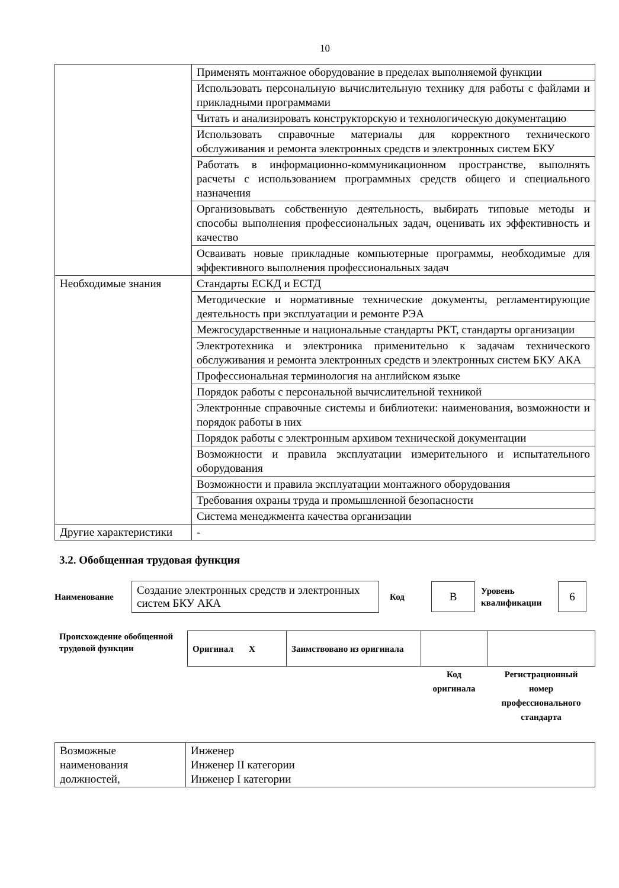10
| | Применять монтажное оборудование в пределах выполняемой функции |
| | Использовать персональную вычислительную технику для работы с файлами и прикладными программами |
| | Читать и анализировать конструкторскую и технологическую документацию |
| | Использовать справочные материалы для корректного технического обслуживания и ремонта электронных средств и электронных систем БКУ |
| | Работать в информационно-коммуникационном пространстве, выполнять расчеты с использованием программных средств общего и специального назначения |
| | Организовывать собственную деятельность, выбирать типовые методы и способы выполнения профессиональных задач, оценивать их эффективность и качество |
| | Осваивать новые прикладные компьютерные программы, необходимые для эффективного выполнения профессиональных задач |
| Необходимые знания | Стандарты ЕСКД и ЕСТД |
| | Методические и нормативные технические документы, регламентирующие деятельность при эксплуатации и ремонте РЭА |
| | Межгосударственные и национальные стандарты РКТ, стандарты организации |
| | Электротехника и электроника применительно к задачам технического обслуживания и ремонта электронных средств и электронных систем БКУ АКА |
| | Профессиональная терминология на английском языке |
| | Порядок работы с персональной вычислительной техникой |
| | Электронные справочные системы и библиотеки: наименования, возможности и порядок работы в них |
| | Порядок работы с электронным архивом технической документации |
| | Возможности и правила эксплуатации измерительного и испытательного оборудования |
| | Возможности и правила эксплуатации монтажного оборудования |
| | Требования охраны труда и промышленной безопасности |
| | Система менеджмента качества организации |
| Другие характеристики | - |
3.2. Обобщенная трудовая функция
Наименование
Создание электронных средств и электронных систем БКУ АКА
Код
В
Уровень квалификации
6
Происхождение обобщенной трудовой функции
| Оригинал X | Заимствовано из оригинала | | |
| | | Код оригинала | Регистрационный номер профессионального стандарта |
| Возможные наименования должностей, | Инженер Инженер II категории Инженер I категории |